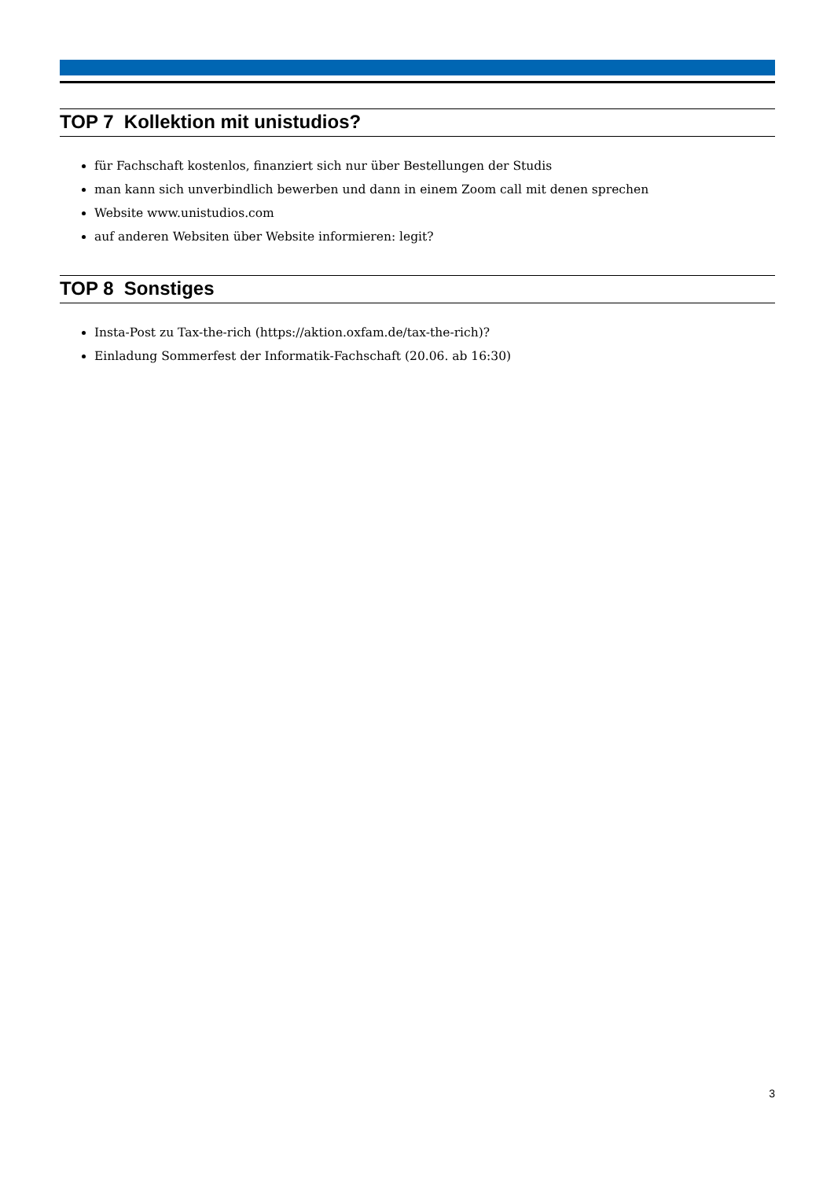TOP 7 Kollektion mit unistudios?
für Fachschaft kostenlos, finanziert sich nur über Bestellungen der Studis
man kann sich unverbindlich bewerben und dann in einem Zoom call mit denen sprechen
Website www.unistudios.com
auf anderen Websiten über Website informieren: legit?
TOP 8 Sonstiges
Insta-Post zu Tax-the-rich (https://aktion.oxfam.de/tax-the-rich)?
Einladung Sommerfest der Informatik-Fachschaft (20.06. ab 16:30)
3